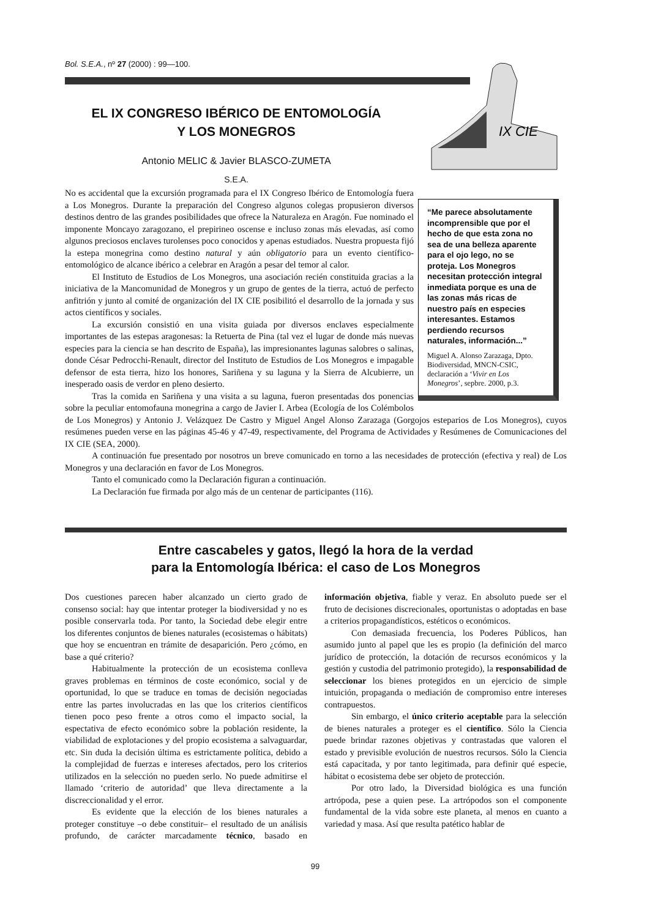Bol. S.E.A., nº 27 (2000) : 99—100.
IX CIE
EL IX CONGRESO IBÉRICO DE ENTOMOLOGÍA
Y LOS MONEGROS
Antonio MELIC & Javier BLASCO-ZUMETA
S.E.A.
“Me parece absolutamente incomprensible que por el hecho de que esta zona no sea de una belleza aparente para el ojo lego, no se proteja. Los Monegros necesitan protección integral inmediata porque es una de las zonas más ricas de nuestro país en especies interesantes. Estamos perdiendo recursos naturales, información...”
Miguel A. Alonso Zarazaga, Dpto. Biodiversidad, MNCN-CSIC, declaración a ‘Vivir en Los Monegros’, sepbre. 2000, p.3.
No es accidental que la excursión programada para el IX Congreso Ibérico de Entomología fuera a Los Monegros. Durante la preparación del Congreso algunos colegas propusieron diversos destinos dentro de las grandes posibilidades que ofrece la Naturaleza en Aragón. Fue nominado el imponente Moncayo zaragozano, el prepirineo oscense e incluso zonas más elevadas, así como algunos preciosos enclaves turolenses poco conocidos y apenas estudiados. Nuestra propuesta fijó la estepa monegrina como destino natural y aún obligatorio para un evento científico- entomológico de alcance ibérico a celebrar en Aragón a pesar del temor al calor.
El Instituto de Estudios de Los Monegros, una asociación recién constituida gracias a la iniciativa de la Mancomunidad de Monegros y un grupo de gentes de la tierra, actuó de perfecto anfitrión y junto al comité de organización del IX CIE posibilitó el desarrollo de la jornada y sus actos científicos y sociales.
La excursión consistió en una visita guiada por diversos enclaves especialmente importantes de las estepas aragonesas: la Retuerta de Pina (tal vez el lugar de donde más nuevas especies para la ciencia se han descrito de España), las impresionantes lagunas salobres o salinas, donde César Pedrocchi-Renault, director del Instituto de Estudios de Los Monegros e impagable defensor de esta tierra, hizo los honores, Sariñena y su laguna y la Sierra de Alcubierre, un inesperado oasis de verdor en pleno desierto.
Tras la comida en Sariñena y una visita a su laguna, fueron presentadas dos ponencias sobre la peculiar entomofauna monegrina a cargo de Javier I. Arbea (Ecología de los Colémbolos de Los Monegros) y Antonio J. Velázquez De Castro y Miguel Angel Alonso Zarazaga (Gorgojos esteparios de Los Monegros), cuyos resúmenes pueden verse en las páginas 45-46 y 47-49, respectivamente, del Programa de Actividades y Resúmenes de Comunicaciones del IX CIE (SEA, 2000).
A continuación fue presentado por nosotros un breve comunicado en torno a las necesidades de protección (efectiva y real) de Los Monegros y una declaración en favor de Los Monegros.
Tanto el comunicado como la Declaración figuran a continuación.
La Declaración fue firmada por algo más de un centenar de participantes (116).
Entre cascabeles y gatos, llegó la hora de la verdad
para la Entomología Ibérica: el caso de Los Monegros
Dos cuestiones parecen haber alcanzado un cierto grado de consenso social: hay que intentar proteger la biodiversidad y no es posible conservarla toda. Por tanto, la Sociedad debe elegir entre los diferentes conjuntos de bienes naturales (ecosistemas o hábitats) que hoy se encuentran en trámite de desaparición. Pero ¿cómo, en base a qué criterio?
Habitualmente la protección de un ecosistema conlleva graves problemas en términos de coste económico, social y de oportunidad, lo que se traduce en tomas de decisión negociadas entre las partes involucradas en las que los criterios científicos tienen poco peso frente a otros como el impacto social, la espectativa de efecto económico sobre la población residente, la viabilidad de explotaciones y del propio ecosistema a salvaguardar, etc. Sin duda la decisión última es estrictamente política, debido a la complejidad de fuerzas e intereses afectados, pero los criterios utilizados en la selección no pueden serlo. No puede admitirse el llamado ‘criterio de autoridad’ que lleva directamente a la discreccionalidad y el error.
Es evidente que la elección de los bienes naturales a proteger constituye –o debe constituir– el resultado de un análisis profundo, de carácter marcadamente técnico, basado en información objetiva, fiable y veraz. En absoluto puede ser el fruto de decisiones discrecionales, oportunistas o adoptadas en base a criterios propagandísticos, estéticos o económicos.
Con demasiada frecuencia, los Poderes Públicos, han asumido junto al papel que les es propio (la definición del marco jurídico de protección, la dotación de recursos económicos y la gestión y custodia del patrimonio protegido), la responsabilidad de seleccionar los bienes protegidos en un ejercicio de simple intuición, propaganda o mediación de compromiso entre intereses contrapuestos.
Sin embargo, el único criterio aceptable para la selección de bienes naturales a proteger es el científico. Sólo la Ciencia puede brindar razones objetivas y contrastadas que valoren el estado y previsible evolución de nuestros recursos. Sólo la Ciencia está capacitada, y por tanto legitimada, para definir qué especie, hábitat o ecosistema debe ser objeto de protección.
Por otro lado, la Diversidad biológica es una función artrópoda, pese a quien pese. La artrópodos son el componente fundamental de la vida sobre este planeta, al menos en cuanto a variedad y masa. Así que resulta patético hablar de
99